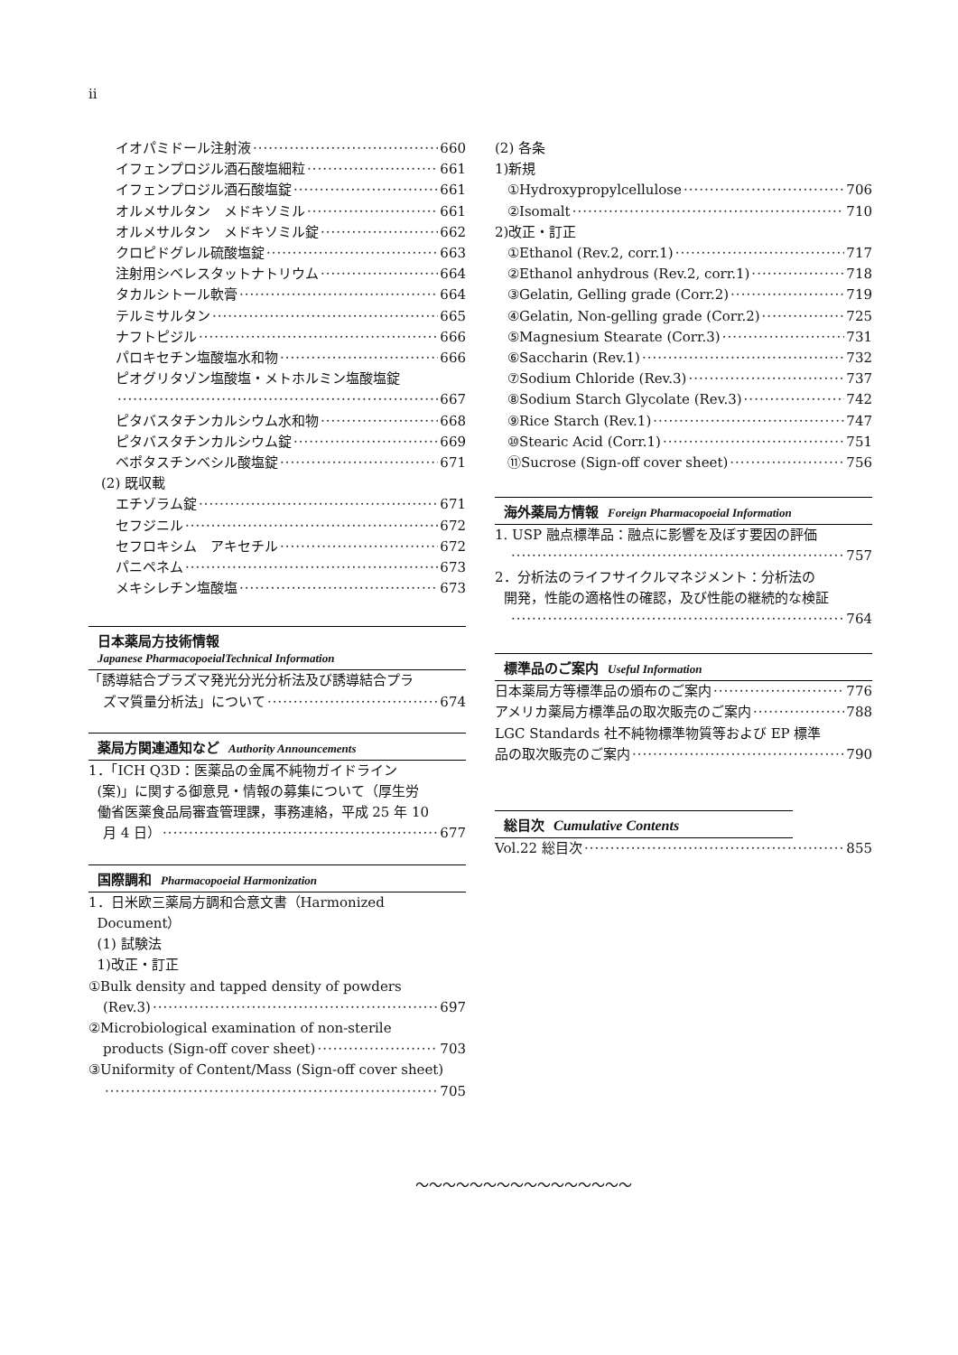ii
イオパミドール注射液 660
イフェンプロジル酒石酸塩細粒 661
イフェンプロジル酒石酸塩錠 661
オルメサルタン　メドキソミル 661
オルメサルタン　メドキソミル錠 662
クロピドグレル硫酸塩錠 663
注射用シベレスタットナトリウム 664
タカルシトール軟膏 664
テルミサルタン 665
ナフトピジル 666
パロキセチン塩酸塩水和物 666
ピオグリタゾン塩酸塩・メトホルミン塩酸塩錠
667
ピタバスタチンカルシウム水和物 668
ピタバスタチンカルシウム錠 669
ベポタスチンベシル酸塩錠 671
(2) 既収載
エチゾラム錠 671
セフジニル 672
セフロキシム　アキセチル 672
パニペネム 673
メキシレチン塩酸塩 673
日本薬局方技術情報
Japanese PharmacopoeialTechnical Information
「誘導結合プラズマ発光分光分析法及び誘導結合プラ
ズマ質量分析法」について 674
薬局方関連通知など Authority Announcements
1．「ICH Q3D：医薬品の金属不純物ガイドライン
(案)」に関する御意見・情報の募集について（厚生労
働省医薬食品局審査管理課，事務連絡，平成 25 年 10
月 4 日） 677
国際調和 Pharmacopoeial Harmonization
1．日米欧三薬局方調和合意文書（Harmonized
Document）
(1) 試験法
1)改正・訂正
①Bulk density and tapped density of powders
(Rev.3) 697
②Microbiological examination of non-sterile
products (Sign-off cover sheet) 703
③Uniformity of Content/Mass (Sign-off cover sheet)
705
(2) 各条
1)新規
①Hydroxypropylcellulose 706
②Isomalt 710
2)改正・訂正
①Ethanol (Rev.2, corr.1) 717
②Ethanol anhydrous (Rev.2, corr.1) 718
③Gelatin, Gelling grade (Corr.2) 719
④Gelatin, Non-gelling grade (Corr.2) 725
⑤Magnesium Stearate (Corr.3) 731
⑥Saccharin (Rev.1) 732
⑦Sodium Chloride (Rev.3) 737
⑧Sodium Starch Glycolate (Rev.3) 742
⑨Rice Starch (Rev.1) 747
⑩Stearic Acid (Corr.1) 751
⑪Sucrose (Sign-off cover sheet) 756
海外薬局方情報 Foreign Pharmacopoeial Information
1. USP 融点標準品：融点に影響を及ぼす要因の評価
757
2．分析法のライフサイクルマネジメント：分析法の
開発，性能の適格性の確認，及び性能の継続的な検証
764
標準品のご案内 Useful Information
日本薬局方等標準品の頒布のご案内 776
アメリカ薬局方標準品の取次販売のご案内 788
LGC Standards 社不純物標準物質等および EP 標準
品の取次販売のご案内 790
総目次 Cumulative Contents
Vol.22 総目次 855
～～～～～～～～～～～～～～～～